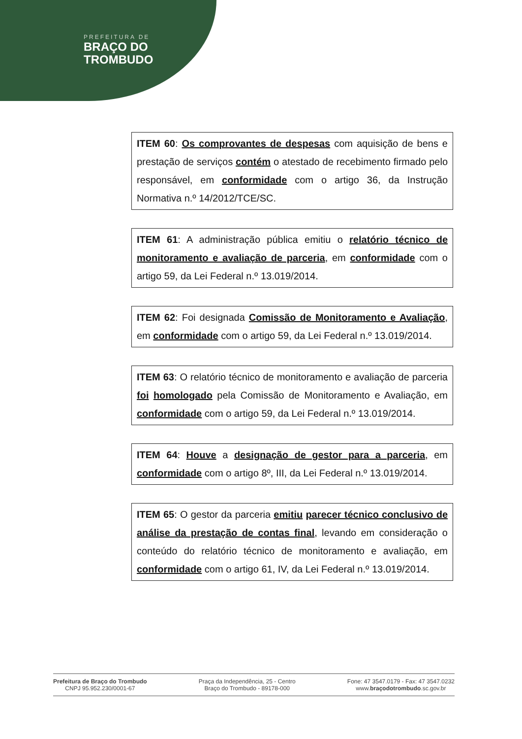PREFEITURA DE
BRAÇO DO
TROMBUDO
ITEM 60: Os comprovantes de despesas com aquisição de bens e prestação de serviços contém o atestado de recebimento firmado pelo responsável, em conformidade com o artigo 36, da Instrução Normativa n.º 14/2012/TCE/SC.
ITEM 61: A administração pública emitiu o relatório técnico de monitoramento e avaliação de parceria, em conformidade com o artigo 59, da Lei Federal n.º 13.019/2014.
ITEM 62: Foi designada Comissão de Monitoramento e Avaliação, em conformidade com o artigo 59, da Lei Federal n.º 13.019/2014.
ITEM 63: O relatório técnico de monitoramento e avaliação de parceria foi homologado pela Comissão de Monitoramento e Avaliação, em conformidade com o artigo 59, da Lei Federal n.º 13.019/2014.
ITEM 64: Houve a designação de gestor para a parceria, em conformidade com o artigo 8º, III, da Lei Federal n.º 13.019/2014.
ITEM 65: O gestor da parceria emitiu parecer técnico conclusivo de análise da prestação de contas final, levando em consideração o conteúdo do relatório técnico de monitoramento e avaliação, em conformidade com o artigo 61, IV, da Lei Federal n.º 13.019/2014.
Prefeitura de Braço do Trombudo
CNPJ 95.952.230/0001-67
Praça da Independência, 25 - Centro
Braço do Trombudo - 89178-000
Fone: 47 3547.0179 - Fax: 47 3547.0232
www.braçodotrombudo.sc.gov.br